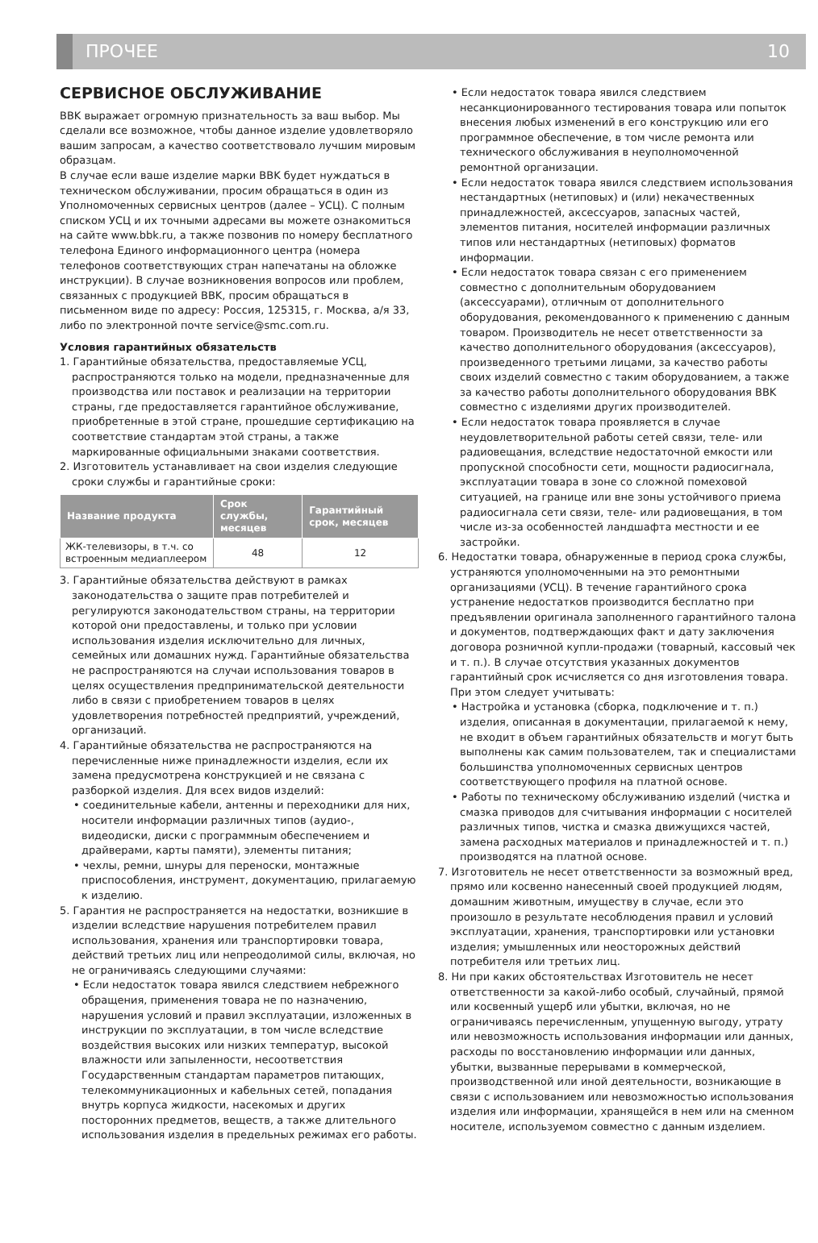ПРОЧЕЕ 10
СЕРВИСНОЕ ОБСЛУЖИВАНИЕ
BBK выражает огромную признательность за ваш выбор. Мы сделали все возможное, чтобы данное изделие удовлетворяло вашим запросам, а качество соответствовало лучшим мировым образцам.
В случае если ваше изделие марки BBK будет нуждаться в техническом обслуживании, просим обращаться в один из Уполномоченных сервисных центров (далее – УСЦ). С полным списком УСЦ и их точными адресами вы можете ознакомиться на сайте www.bbk.ru, а также позвонив по номеру бесплатного телефона Единого информационного центра (номера телефонов соответствующих стран напечатаны на обложке инструкции). В случае возникновения вопросов или проблем, связанных с продукцией BBK, просим обращаться в письменном виде по адресу: Россия, 125315, г. Москва, а/я 33, либо по электронной почте service@smc.com.ru.
Условия гарантийных обязательств
1. Гарантийные обязательства, предоставляемые УСЦ, распространяются только на модели, предназначенные для производства или поставок и реализации на территории страны, где предоставляется гарантийное обслуживание, приобретенные в этой стране, прошедшие сертификацию на соответствие стандартам этой страны, а также маркированные официальными знаками соответствия.
2. Изготовитель устанавливает на свои изделия следующие сроки службы и гарантийные сроки:
| Название продукта | Срок службы, месяцев | Гарантийный срок, месяцев |
| --- | --- | --- |
| ЖК-телевизоры, в т.ч. со встроенным медиаплеером | 48 | 12 |
3. Гарантийные обязательства действуют в рамках законодательства о защите прав потребителей и регулируются законодательством страны, на территории которой они предоставлены, и только при условии использования изделия исключительно для личных, семейных или домашних нужд. Гарантийные обязательства не распространяются на случаи использования товаров в целях осуществления предпринимательской деятельности либо в связи с приобретением товаров в целях удовлетворения потребностей предприятий, учреждений, организаций.
4. Гарантийные обязательства не распространяются на перечисленные ниже принадлежности изделия, если их замена предусмотрена конструкцией и не связана с разборкой изделия. Для всех видов изделий:
• соединительные кабели, антенны и переходники для них, носители информации различных типов (аудио-, видеодиски, диски с программным обеспечением и драйверами, карты памяти), элементы питания;
• чехлы, ремни, шнуры для переноски, монтажные приспособления, инструмент, документацию, прилагаемую к изделию.
5. Гарантия не распространяется на недостатки, возникшие в изделии вследствие нарушения потребителем правил использования, хранения или транспортировки товара, действий третьих лиц или непреодолимой силы, включая, но не ограничиваясь следующими случаями:
• Если недостаток товара явился следствием небрежного обращения, применения товара не по назначению, нарушения условий и правил эксплуатации, изложенных в инструкции по эксплуатации, в том числе вследствие воздействия высоких или низких температур, высокой влажности или запыленности, несоответствия Государственным стандартам параметров питающих, телекоммуникационных и кабельных сетей, попадания внутрь корпуса жидкости, насекомых и других посторонних предметов, веществ, а также длительного использования изделия в предельных режимах его работы.
• Если недостаток товара явился следствием несанкционированного тестирования товара или попыток внесения любых изменений в его конструкцию или его программное обеспечение, в том числе ремонта или технического обслуживания в неуполномоченной ремонтной организации.
• Если недостаток товара явился следствием использования нестандартных (нетиповых) и (или) некачественных принадлежностей, аксессуаров, запасных частей, элементов питания, носителей информации различных типов или нестандартных (нетиповых) форматов информации.
• Если недостаток товара связан с его применением совместно с дополнительным оборудованием (аксессуарами), отличным от дополнительного оборудования, рекомендованного к применению с данным товаром. Производитель не несет ответственности за качество дополнительного оборудования (аксессуаров), произведенного третьими лицами, за качество работы своих изделий совместно с таким оборудованием, а также за качество работы дополнительного оборудования BBK совместно с изделиями других производителей.
• Если недостаток товара проявляется в случае неудовлетворительной работы сетей связи, теле- или радиовещания, вследствие недостаточной емкости или пропускной способности сети, мощности радиосигнала, эксплуатации товара в зоне со сложной помеховой ситуацией, на границе или вне зоны устойчивого приема радиосигнала сети связи, теле- или радиовещания, в том числе из-за особенностей ландшафта местности и ее застройки.
6. Недостатки товара, обнаруженные в период срока службы, устраняются уполномоченными на это ремонтными организациями (УСЦ). В течение гарантийного срока устранение недостатков производится бесплатно при предъявлении оригинала заполненного гарантийного талона и документов, подтверждающих факт и дату заключения договора розничной купли-продажи (товарный, кассовый чек и т. п.). В случае отсутствия указанных документов гарантийный срок исчисляется со дня изготовления товара. При этом следует учитывать:
• Настройка и установка (сборка, подключение и т. п.) изделия, описанная в документации, прилагаемой к нему, не входит в объем гарантийных обязательств и могут быть выполнены как самим пользователем, так и специалистами большинства уполномоченных сервисных центров соответствующего профиля на платной основе.
• Работы по техническому обслуживанию изделий (чистка и смазка приводов для считывания информации с носителей различных типов, чистка и смазка движущихся частей, замена расходных материалов и принадлежностей и т. п.) производятся на платной основе.
7. Изготовитель не несет ответственности за возможный вред, прямо или косвенно нанесенный своей продукцией людям, домашним животным, имуществу в случае, если это произошло в результате несоблюдения правил и условий эксплуатации, хранения, транспортировки или установки изделия; умышленных или неосторожных действий потребителя или третьих лиц.
8. Ни при каких обстоятельствах Изготовитель не несет ответственности за какой-либо особый, случайный, прямой или косвенный ущерб или убытки, включая, но не ограничиваясь перечисленным, упущенную выгоду, утрату или невозможность использования информации или данных, расходы по восстановлению информации или данных, убытки, вызванные перерывами в коммерческой, производственной или иной деятельности, возникающие в связи с использованием или невозможностью использования изделия или информации, хранящейся в нем или на сменном носителе, используемом совместно с данным изделием.